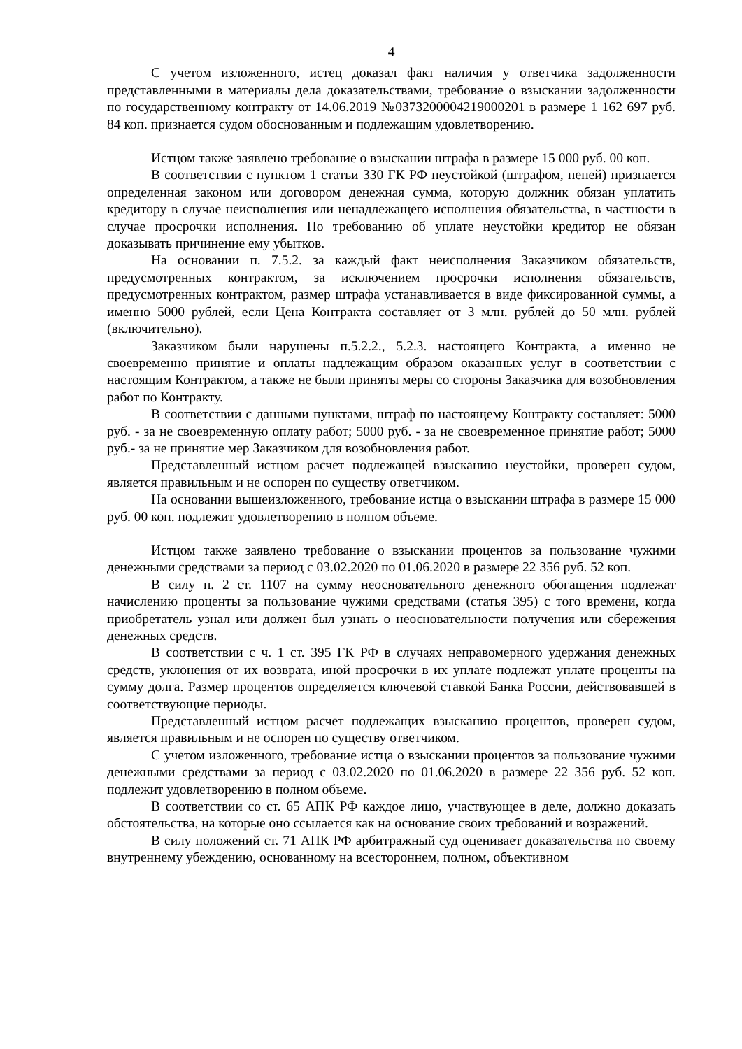4
С учетом изложенного, истец доказал факт наличия у ответчика задолженности представленными в материалы дела доказательствами, требование о взыскании задолженности по государственному контракту от 14.06.2019 №0373200004219000201 в размере 1 162 697 руб. 84 коп. признается судом обоснованным и подлежащим удовлетворению.
Истцом также заявлено требование о взыскании штрафа в размере 15 000 руб. 00 коп.
В соответствии с пунктом 1 статьи 330 ГК РФ неустойкой (штрафом, пеней) признается определенная законом или договором денежная сумма, которую должник обязан уплатить кредитору в случае неисполнения или ненадлежащего исполнения обязательства, в частности в случае просрочки исполнения. По требованию об уплате неустойки кредитор не обязан доказывать причинение ему убытков.
На основании п. 7.5.2. за каждый факт неисполнения Заказчиком обязательств, предусмотренных контрактом, за исключением просрочки исполнения обязательств, предусмотренных контрактом, размер штрафа устанавливается в виде фиксированной суммы, а именно 5000 рублей, если Цена Контракта составляет от 3 млн. рублей до 50 млн. рублей (включительно).
Заказчиком были нарушены п.5.2.2., 5.2.3. настоящего Контракта, а именно не своевременно принятие и оплаты надлежащим образом оказанных услуг в соответствии с настоящим Контрактом, а также не были приняты меры со стороны Заказчика для возобновления работ по Контракту.
В соответствии с данными пунктами, штраф по настоящему Контракту составляет: 5000 руб. - за не своевременную оплату работ; 5000 руб. - за не своевременное принятие работ; 5000 руб.- за не принятие мер Заказчиком для возобновления работ.
Представленный истцом расчет подлежащей взысканию неустойки, проверен судом, является правильным и не оспорен по существу ответчиком.
На основании вышеизложенного, требование истца о взыскании штрафа в размере 15 000 руб. 00 коп. подлежит удовлетворению в полном объеме.
Истцом также заявлено требование о взыскании процентов за пользование чужими денежными средствами за период с 03.02.2020 по 01.06.2020 в размере 22 356 руб. 52 коп.
В силу п. 2 ст. 1107 на сумму неосновательного денежного обогащения подлежат начислению проценты за пользование чужими средствами (статья 395) с того времени, когда приобретатель узнал или должен был узнать о неосновательности получения или сбережения денежных средств.
В соответствии с ч. 1 ст. 395 ГК РФ в случаях неправомерного удержания денежных средств, уклонения от их возврата, иной просрочки в их уплате подлежат уплате проценты на сумму долга. Размер процентов определяется ключевой ставкой Банка России, действовавшей в соответствующие периоды.
Представленный истцом расчет подлежащих взысканию процентов, проверен судом, является правильным и не оспорен по существу ответчиком.
С учетом изложенного, требование истца о взыскании процентов за пользование чужими денежными средствами за период с 03.02.2020 по 01.06.2020 в размере 22 356 руб. 52 коп. подлежит удовлетворению в полном объеме.
В соответствии со ст. 65 АПК РФ каждое лицо, участвующее в деле, должно доказать обстоятельства, на которые оно ссылается как на основание своих требований и возражений.
В силу положений ст. 71 АПК РФ арбитражный суд оценивает доказательства по своему внутреннему убеждению, основанному на всестороннем, полном, объективном